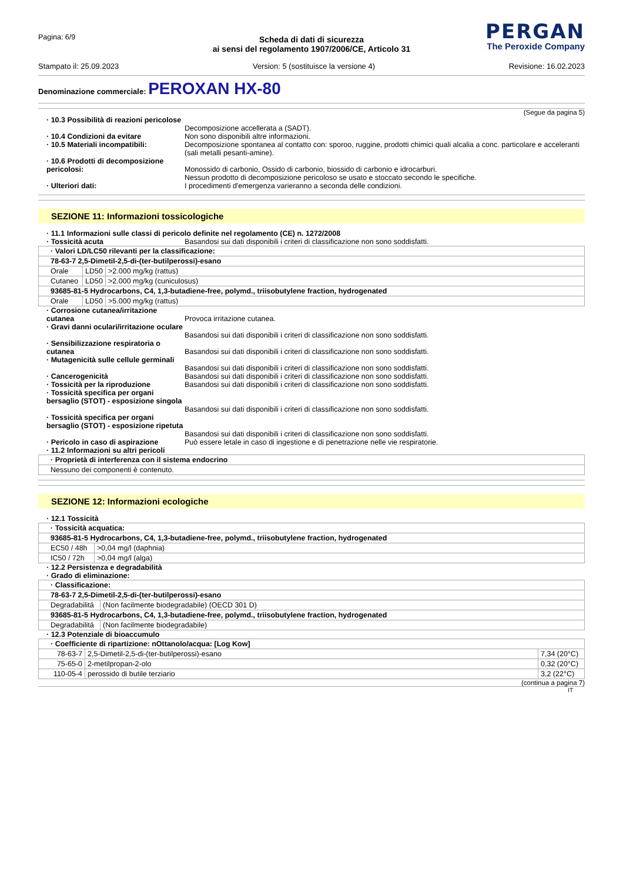Pagina: 6/9
PERGAN
The Peroxide Company
Scheda di dati di sicurezza
ai sensi del regolamento 1907/2006/CE, Articolo 31
Stampato il: 25.09.2023 Version: 5 (sostituisce la versione 4) Revisione: 16.02.2023
Denominazione commerciale: PEROXAN HX-80
(Segue da pagina 5)
· 10.3 Possibilità di reazioni pericolose
Decomposizione accellerata a (SADT).
· 10.4 Condizioni da evitare
Non sono disponibili altre informazioni.
· 10.5 Materiali incompatibili:
Decomposizione spontanea al contatto con: sporoo, ruggine, prodotti chimici quali alcalia a conc. particolare e acceleranti (sali metalli pesanti-amine).
· 10.6 Prodotti di decomposizione pericolosi:
Monossido di carbonio, Ossido di carbonio, biossido di carbonio e idrocarburi.
Nessun prodotto di decomposizione pericoloso se usato e stoccato secondo le specifiche.
· Ulteriori dati:
I procedimenti d'emergenza varieranno a seconda delle condizioni.
SEZIONE 11: Informazioni tossicologiche
· 11.1 Informazioni sulle classi di pericolo definite nel regolamento (CE) n. 1272/2008 · Tossicità acuta
Basandosi sui dati disponibili i criteri di classificazione non sono soddisfatti.
| · Valori LD/LC50 rilevanti per la classificazione: | | |
| --- | --- | --- |
| 78-63-7 2,5-Dimetil-2,5-di-(ter-butilperossi)-esano | | |
| Orale | LD50 | >2.000 mg/kg (rattus) |
| Cutaneo | LD50 | >2.000 mg/kg (cuniculosus) |
| 93685-81-5 Hydrocarbons, C4, 1,3-butadiene-free, polymd., triisobutylene fraction, hydrogenated | | |
| Orale | LD50 | >5.000 mg/kg (rattus) |
· Corrosione cutanea/irritazione cutanea
Provoca irritazione cutanea.
· Gravi danni oculari/irritazione oculare
Basandosi sui dati disponibili i criteri di classificazione non sono soddisfatti.
· Sensibilizzazione respiratoria o cutanea
Basandosi sui dati disponibili i criteri di classificazione non sono soddisfatti.
· Mutagenicità sulle cellule germinali
Basandosi sui dati disponibili i criteri di classificazione non sono soddisfatti.
· Cancerogenicità
Basandosi sui dati disponibili i criteri di classificazione non sono soddisfatti.
· Tossicità per la riproduzione
Basandosi sui dati disponibili i criteri di classificazione non sono soddisfatti.
· Tossicità specifica per organi bersaglio (STOT) - esposizione singola
Basandosi sui dati disponibili i criteri di classificazione non sono soddisfatti.
· Tossicità specifica per organi bersaglio (STOT) - esposizione ripetuta
Basandosi sui dati disponibili i criteri di classificazione non sono soddisfatti.
· Pericolo in caso di aspirazione
Può essere letale in caso di ingestione e di penetrazione nelle vie respiratorie.
· 11.2 Informazioni su altri pericoli
| · Proprietà di interferenza con il sistema endocrino |
| --- |
| Nessuno dei componenti è contenuto. |
SEZIONE 12: Informazioni ecologiche
· 12.1 Tossicità
| · Tossicità acquatica: | |
| --- | --- |
| 93685-81-5 Hydrocarbons, C4, 1,3-butadiene-free, polymd., triisobutylene fraction, hydrogenated | |
| EC50 / 48h | >0,04 mg/l (daphnia) |
| IC50 / 72h | >0,04 mg/l (alga) |
· 12.2 Persistenza e degradabilità · Grado di eliminazione:
| · Classificazione: | |
| --- | --- |
| 78-63-7 2,5-Dimetil-2,5-di-(ter-butilperossi)-esano | |
| Degradabilitá | (Non facilmente biodegradabile) (OECD 301 D) |
| 93685-81-5 Hydrocarbons, C4, 1,3-butadiene-free, polymd., triisobutylene fraction, hydrogenated | |
| Degradabilitá | (Non facilmente biodegradabile) |
· 12.3 Potenziale di bioaccumulo
| · Coefficiente di ripartizione: nOttanolo/acqua: [Log Kow] | | |
| --- | --- | --- |
| 78-63-7 | 2,5-Dimetil-2,5-di-(ter-butilperossi)-esano | 7,34 (20°C) |
| 75-65-0 | 2-metilpropan-2-olo | 0,32 (20°C) |
| 110-05-4 | perossido di butile terziario | 3,2 (22°C) |
(continua a pagina 7)
IT